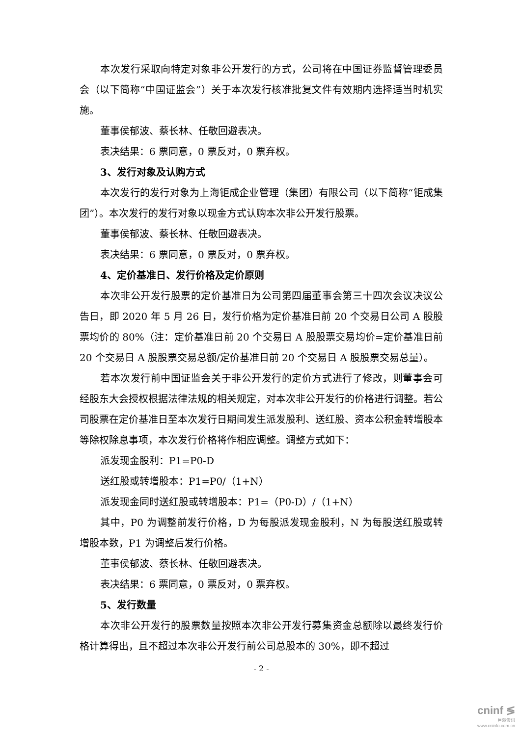本次发行采取向特定对象非公开发行的方式，公司将在中国证券监督管理委员会（以下简称“中国证监会”）关于本次发行核准批复文件有效期内选择适当时机实施。
董事侯郁波、蔡长林、任敬回避表决。
表决结果：6 票同意，0 票反对，0 票弃权。
3、发行对象及认购方式
本次发行的发行对象为上海钜成企业管理（集团）有限公司（以下简称“钜成集团”）。本次发行的发行对象以现金方式认购本次非公开发行股票。
董事侯郁波、蔡长林、任敬回避表决。
表决结果：6 票同意，0 票反对，0 票弃权。
4、定价基准日、发行价格及定价原则
本次非公开发行股票的定价基准日为公司第四届董事会第三十四次会议决议公告日，即 2020 年 5 月 26 日，发行价格为定价基准日前 20 个交易日公司 A 股股票均价的 80%（注：定价基准日前 20 个交易日 A 股股票交易均价=定价基准日前 20 个交易日 A 股股票交易总额/定价基准日前 20 个交易日 A 股股票交易总量）。
若本次发行前中国证监会关于非公开发行的定价方式进行了修改，则董事会可经股东大会授权根据法律法规的相关规定，对本次非公开发行的价格进行调整。若公司股票在定价基准日至本次发行日期间发生派发股利、送红股、资本公积金转增股本等除权除息事项，本次发行价格将作相应调整。调整方式如下：
派发现金股利：P1=P0-D
送红股或转增股本：P1=P0/（1+N）
派发现金同时送红股或转增股本：P1=（P0-D）/（1+N）
其中，P0 为调整前发行价格，D 为每股派发现金股利，N 为每股送红股或转增股本数，P1 为调整后发行价格。
董事侯郁波、蔡长林、任敬回避表决。
表决结果：6 票同意，0 票反对，0 票弃权。
5、发行数量
本次非公开发行的股票数量按照本次非公开发行募集资金总额除以最终发行价格计算得出，且不超过本次非公开发行前公司总股本的 30%，即不超过
- 2 -
cninf ≶
巨潮资讯
www.cninfo.com.cn